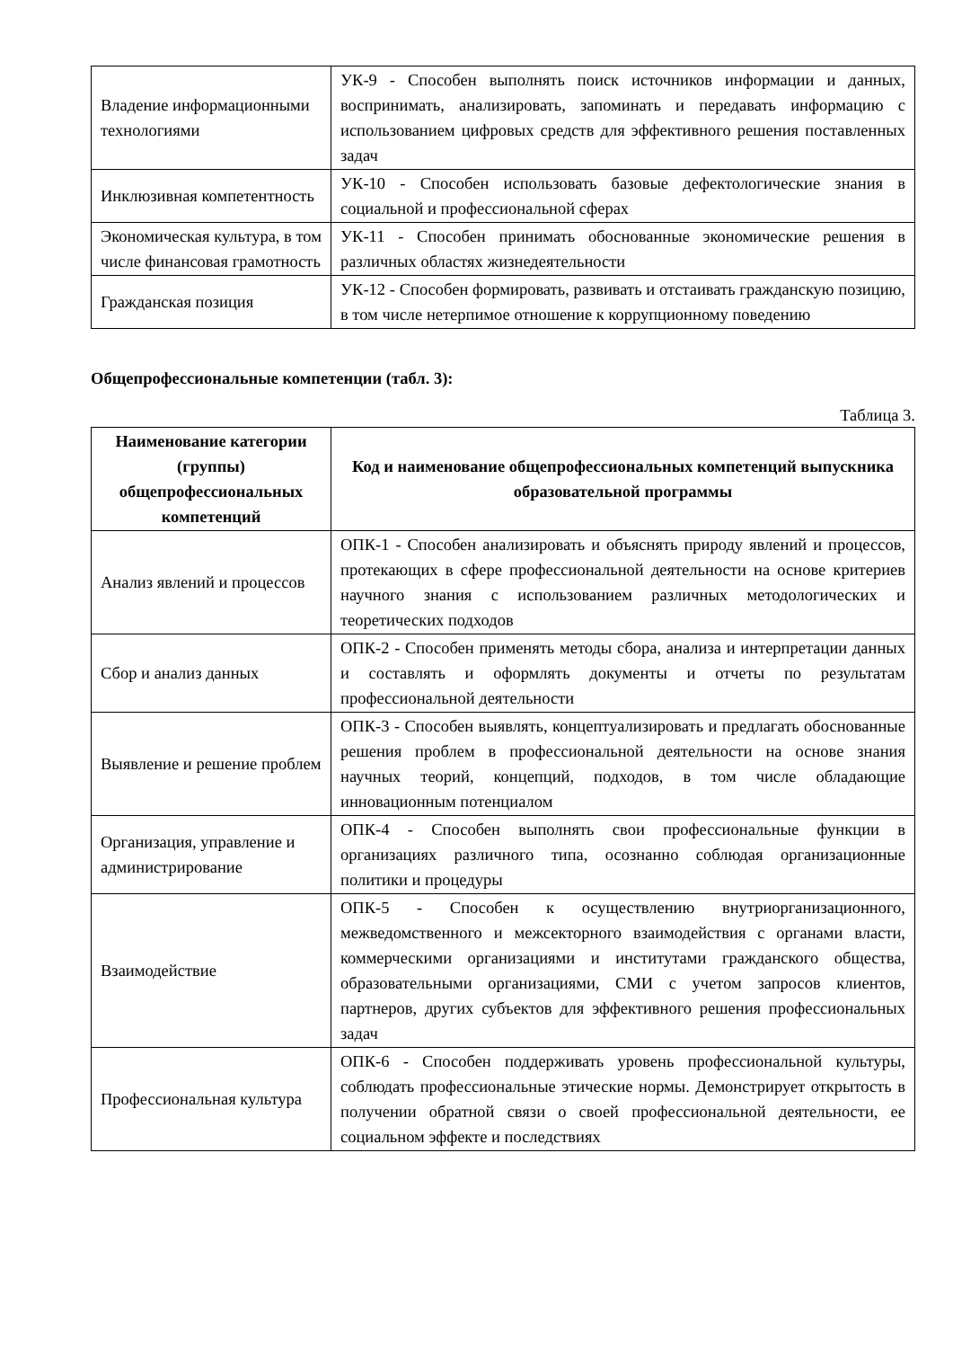| Владение информационными технологиями | УК-9 - Способен выполнять поиск источников информации и данных, воспринимать, анализировать, запоминать и передавать информацию с использованием цифровых средств для эффективного решения поставленных задач |
| Инклюзивная компетентность | УК-10 - Способен использовать базовые дефектологические знания в социальной и профессиональной сферах |
| Экономическая культура, в том числе финансовая грамотность | УК-11 - Способен принимать обоснованные экономические решения в различных областях жизнедеятельности |
| Гражданская позиция | УК-12 - Способен формировать, развивать и отстаивать гражданскую позицию, в том числе нетерпимое отношение к коррупционному поведению |
Общепрофессиональные компетенции (табл. 3):
Таблица 3.
| Наименование категории (группы) общепрофессиональных компетенций | Код и наименование общепрофессиональных компетенций выпускника образовательной программы |
| --- | --- |
| Анализ явлений и процессов | ОПК-1 - Способен анализировать и объяснять природу явлений и процессов, протекающих в сфере профессиональной деятельности на основе критериев научного знания с использованием различных методологических и теоретических подходов |
| Сбор и анализ данных | ОПК-2 - Способен применять методы сбора, анализа и интерпретации данных и составлять и оформлять документы и отчеты по результатам профессиональной деятельности |
| Выявление и решение проблем | ОПК-3 - Способен выявлять, концептуализировать и предлагать обоснованные решения проблем в профессиональной деятельности на основе знания научных теорий, концепций, подходов, в том числе обладающие инновационным потенциалом |
| Организация, управление и администрирование | ОПК-4 - Способен выполнять свои профессиональные функции в организациях различного типа, осознанно соблюдая организационные политики и процедуры |
| Взаимодействие | ОПК-5 - Способен к осуществлению внутриорганизационного, межведомственного и межсекторного взаимодействия с органами власти, коммерческими организациями и институтами гражданского общества, образовательными организациями, СМИ с учетом запросов клиентов, партнеров, других субъектов для эффективного решения профессиональных задач |
| Профессиональная культура | ОПК-6 - Способен поддерживать уровень профессиональной культуры, соблюдать профессиональные этические нормы. Демонстрирует открытость в получении обратной связи о своей профессиональной деятельности, ее социальном эффекте и последствиях |